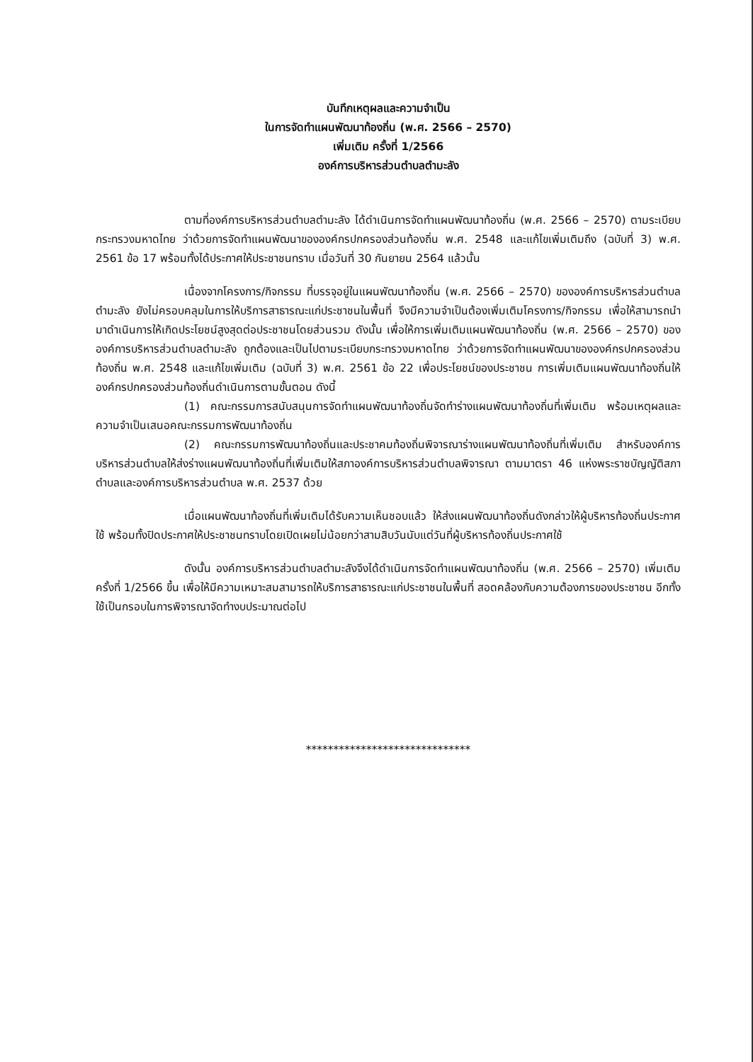บันทึกเหตุผลและความจำเป็น
ในการจัดทำแผนพัฒนาท้องถิ่น (พ.ศ. 2566 – 2570)
เพิ่มเติม ครั้งที่ 1/2566
องค์การบริหารส่วนตำบลตำมะลัง
ตามที่องค์การบริหารส่วนตำบลตำมะลัง ได้ดำเนินการจัดทำแผนพัฒนาท้องถิ่น (พ.ศ. 2566 – 2570) ตามระเบียบกระทรวงมหาดไทย ว่าด้วยการจัดทำแผนพัฒนาขององค์กรปกครองส่วนท้องถิ่น พ.ศ. 2548 และแก้ไขเพิ่มเติมถึง (ฉบับที่ 3) พ.ศ. 2561 ข้อ 17 พร้อมทั้งได้ประกาศให้ประชาชนทราบ เมื่อวันที่ 30 กันยายน 2564 แล้วนั้น
เนื่องจากโครงการ/กิจกรรม ที่บรรจุอยู่ในแผนพัฒนาท้องถิ่น (พ.ศ. 2566 – 2570) ขององค์การบริหารส่วนตำบลตำมะลัง ยังไม่ครอบคลุมในการให้บริการสาธารณะแก่ประชาชนในพื้นที่ จึงมีความจำเป็นต้องเพิ่มเติมโครงการ/กิจกรรม เพื่อให้สามารถนำมาดำเนินการให้เกิดประโยชน์สูงสุดต่อประชาชนโดยส่วนรวม ดังนั้น เพื่อให้การเพิ่มเติมแผนพัฒนาท้องถิ่น (พ.ศ. 2566 – 2570) ขององค์การบริหารส่วนตำบลตำมะลัง ถูกต้องและเป็นไปตามระเบียบกระทรวงมหาดไทย ว่าด้วยการจัดทำแผนพัฒนาขององค์กรปกครองส่วนท้องถิ่น พ.ศ. 2548 และแก้ไขเพิ่มเติม (ฉบับที่ 3) พ.ศ. 2561 ข้อ 22 เพื่อประโยชน์ของประชาชน การเพิ่มเติมแผนพัฒนาท้องถิ่นให้องค์กรปกครองส่วนท้องถิ่นดำเนินการตามขั้นตอน ดังนี้
(1) คณะกรรมการสนับสนุนการจัดทำแผนพัฒนาท้องถิ่นจัดทำร่างแผนพัฒนาท้องถิ่นที่เพิ่มเติม พร้อมเหตุผลและความจำเป็นเสนอคณะกรรมการพัฒนาท้องถิ่น
(2) คณะกรรมการพัฒนาท้องถิ่นและประชาคมท้องถิ่นพิจารณาร่างแผนพัฒนาท้องถิ่นที่เพิ่มเติม สำหรับองค์การบริหารส่วนตำบลให้ส่งร่างแผนพัฒนาท้องถิ่นที่เพิ่มเติมให้สภาองค์การบริหารส่วนตำบลพิจารณา ตามมาตรา 46 แห่งพระราชบัญญัติสภาตำบลและองค์การบริหารส่วนตำบล พ.ศ. 2537 ด้วย
เมื่อแผนพัฒนาท้องถิ่นที่เพิ่มเติมได้รับความเห็นชอบแล้ว ให้ส่งแผนพัฒนาท้องถิ่นดังกล่าวให้ผู้บริหารท้องถิ่นประกาศใช้ พร้อมทั้งปิดประกาศให้ประชาชนทราบโดยเปิดเผยไม่น้อยกว่าสามสิบวันนับแต่วันที่ผู้บริหารท้องถิ่นประกาศใช้
ดังนั้น องค์การบริหารส่วนตำบลตำมะลังจึงได้ดำเนินการจัดทำแผนพัฒนาท้องถิ่น (พ.ศ. 2566 – 2570) เพิ่มเติม ครั้งที่ 1/2566 ขึ้น เพื่อให้มีความเหมาะสมสามารถให้บริการสาธารณะแก่ประชาชนในพื้นที่ สอดคล้องกับความต้องการของประชาชน อีกทั้งใช้เป็นกรอบในการพิจารณาจัดทำงบประมาณต่อไป
******************************